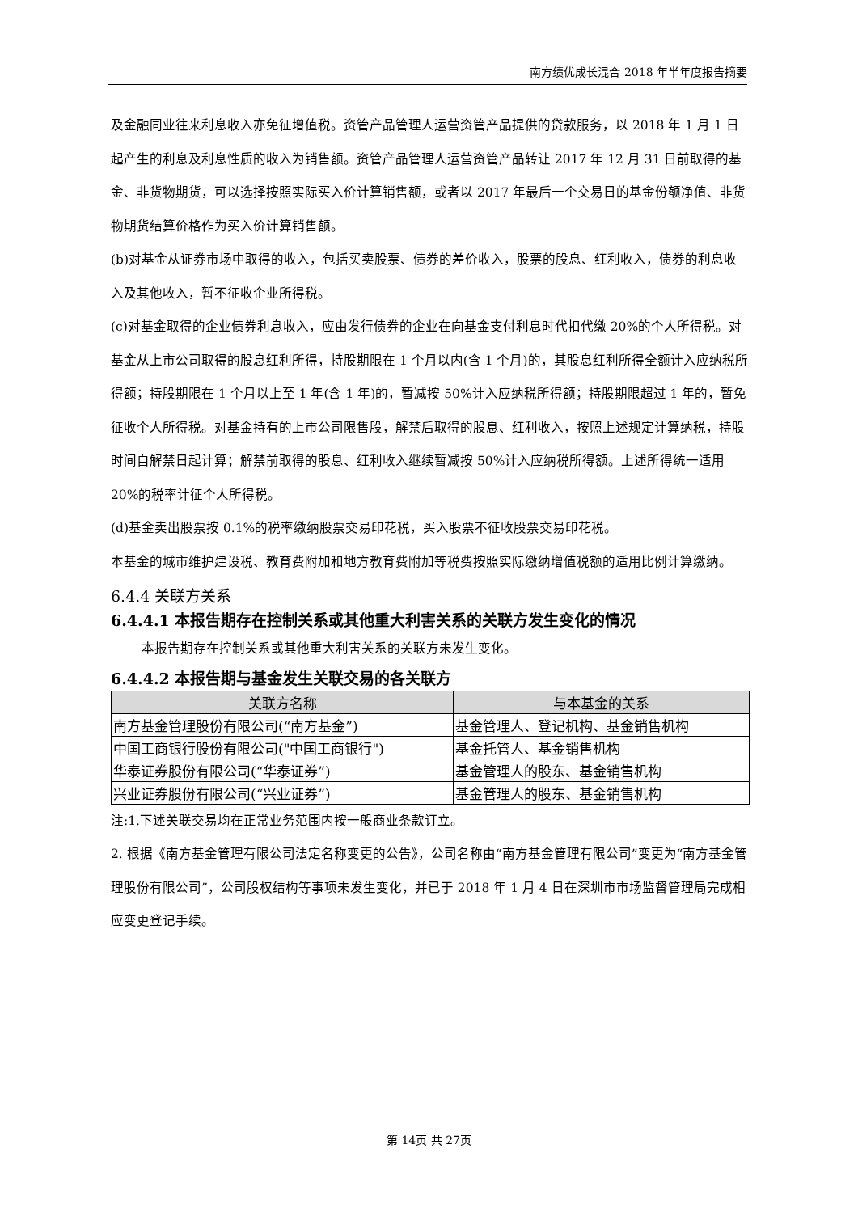南方绩优成长混合 2018 年半年度报告摘要
及金融同业往来利息收入亦免征增值税。资管产品管理人运营资管产品提供的贷款服务，以 2018 年 1 月 1 日起产生的利息及利息性质的收入为销售额。资管产品管理人运营资管产品转让 2017 年 12 月 31 日前取得的基金、非货物期货，可以选择按照实际买入价计算销售额，或者以 2017 年最后一个交易日的基金份额净值、非货物期货结算价格作为买入价计算销售额。
(b)对基金从证券市场中取得的收入，包括买卖股票、债券的差价收入，股票的股息、红利收入，债券的利息收入及其他收入，暂不征收企业所得税。
(c)对基金取得的企业债券利息收入，应由发行债券的企业在向基金支付利息时代扣代缴 20%的个人所得税。对基金从上市公司取得的股息红利所得，持股期限在 1 个月以内(含 1 个月)的，其股息红利所得全额计入应纳税所得额；持股期限在 1 个月以上至 1 年(含 1 年)的，暂减按 50%计入应纳税所得额；持股期限超过 1 年的，暂免征收个人所得税。对基金持有的上市公司限售股，解禁后取得的股息、红利收入，按照上述规定计算纳税，持股时间自解禁日起计算；解禁前取得的股息、红利收入继续暂减按 50%计入应纳税所得额。上述所得统一适用 20%的税率计征个人所得税。
(d)基金卖出股票按 0.1%的税率缴纳股票交易印花税，买入股票不征收股票交易印花税。
本基金的城市维护建设税、教育费附加和地方教育费附加等税费按照实际缴纳增值税额的适用比例计算缴纳。
6.4.4 关联方关系
6.4.4.1 本报告期存在控制关系或其他重大利害关系的关联方发生变化的情况
本报告期存在控制关系或其他重大利害关系的关联方未发生变化。
6.4.4.2 本报告期与基金发生关联交易的各关联方
| 关联方名称 | 与本基金的关系 |
| --- | --- |
| 南方基金管理股份有限公司(“南方基金”) | 基金管理人、登记机构、基金销售机构 |
| 中国工商银行股份有限公司("中国工商银行") | 基金托管人、基金销售机构 |
| 华泰证券股份有限公司(“华泰证券”) | 基金管理人的股东、基金销售机构 |
| 兴业证券股份有限公司(“兴业证券”) | 基金管理人的股东、基金销售机构 |
注:1.下述关联交易均在正常业务范围内按一般商业条款订立。
2. 根据《南方基金管理有限公司法定名称变更的公告》，公司名称由“南方基金管理有限公司”变更为“南方基金管理股份有限公司”，公司股权结构等事项未发生变化，并已于 2018 年 1 月 4 日在深圳市市场监督管理局完成相应变更登记手续。
第 14页 共 27页